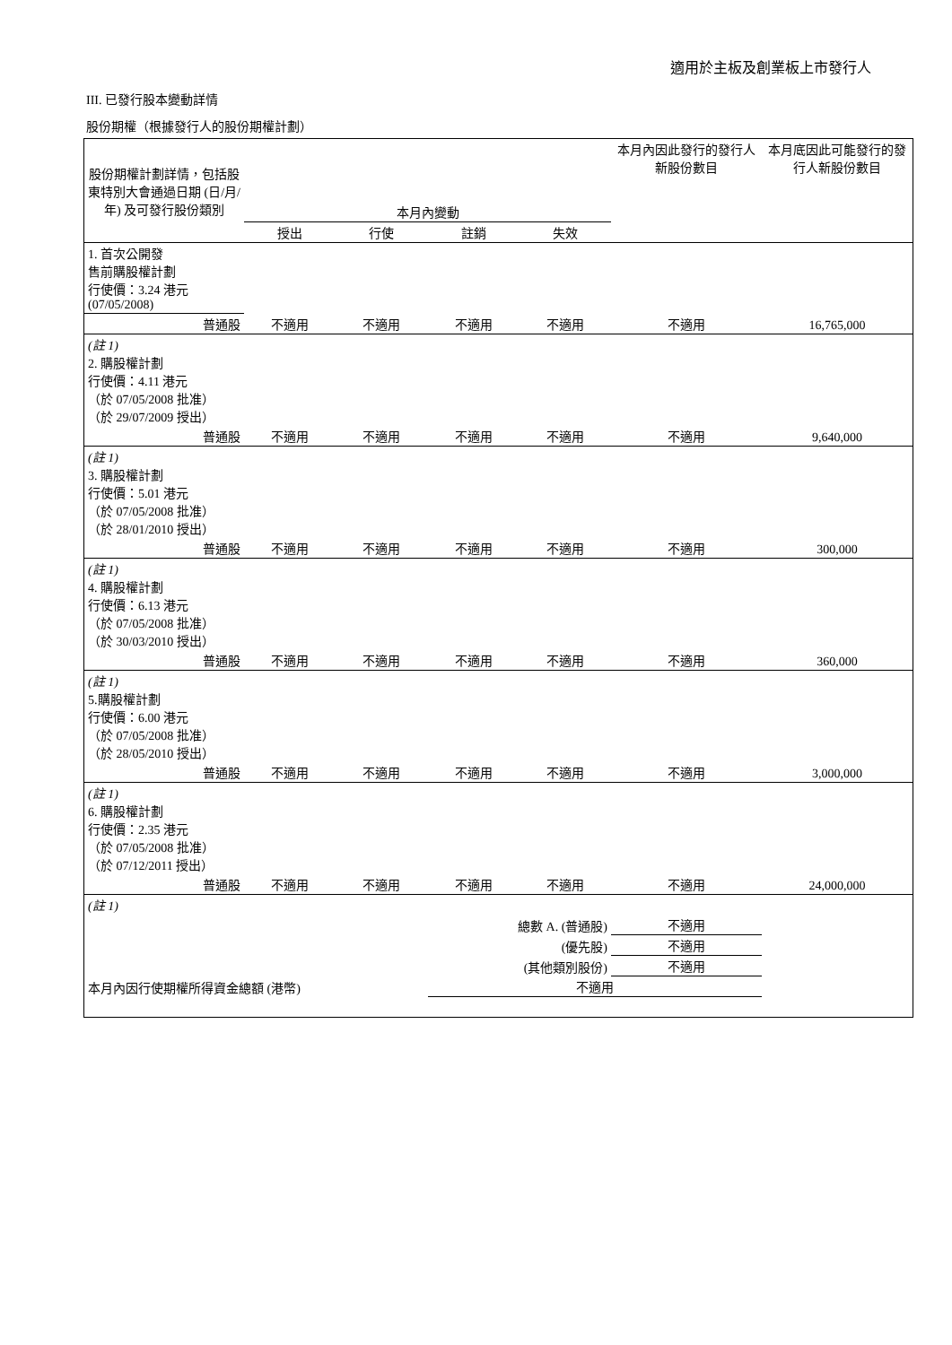適用於主板及創業板上市發行人
III. 已發行股本變動詳情
股份期權（根據發行人的股份期權計劃）
| 股份期權計劃詳情，包括股東特別大會通過日期 (日/月/年) 及可發行股份類別 | 本月內變動 | | | | 本月內因此發行的發行人新股份數目 | 本月底因此可能發行的發行人新股份數目 |
| --- | --- | --- | --- | --- | --- | --- |
| | 授出 | 行使 | 註銷 | 失效 | | |
| 1. 首次公開發 售前購股權計劃 行使價：3.24 港元 (07/05/2008) | | | | | | |
| 普通股 | 不適用 | 不適用 | 不適用 | 不適用 | 不適用 | 16,765,000 |
| (註 1) 2. 購股權計劃 行使價：4.11 港元 （於 07/05/2008 批准） （於 29/07/2009 授出） | | | | | | |
| 普通股 | 不適用 | 不適用 | 不適用 | 不適用 | 不適用 | 9,640,000 |
| (註 1) 3. 購股權計劃 行使價：5.01 港元 （於 07/05/2008 批准） （於 28/01/2010 授出） | | | | | | |
| 普通股 | 不適用 | 不適用 | 不適用 | 不適用 | 不適用 | 300,000 |
| (註 1) 4. 購股權計劃 行使價：6.13 港元 （於 07/05/2008 批准） （於 30/03/2010 授出） | | | | | | |
| 普通股 | 不適用 | 不適用 | 不適用 | 不適用 | 不適用 | 360,000 |
| (註 1) 5.購股權計劃 行使價：6.00 港元 （於 07/05/2008 批准） （於 28/05/2010 授出） | | | | | | |
| 普通股 | 不適用 | 不適用 | 不適用 | 不適用 | 不適用 | 3,000,000 |
| (註 1) 6. 購股權計劃 行使價：2.35 港元 （於 07/05/2008 批准） （於 07/12/2011 授出） | | | | | | |
| 普通股 | 不適用 | 不適用 | 不適用 | 不適用 | 不適用 | 24,000,000 |
| (註 1) | | | | | | |
| 總數 A. (普通股) | | | | | 不適用 | |
| (優先股) | | | | | 不適用 | |
| (其他類別股份) | | | | | 不適用 | |
| 本月內因行使期權所得資金總額 (港幣) | | | 不適用 | | | |